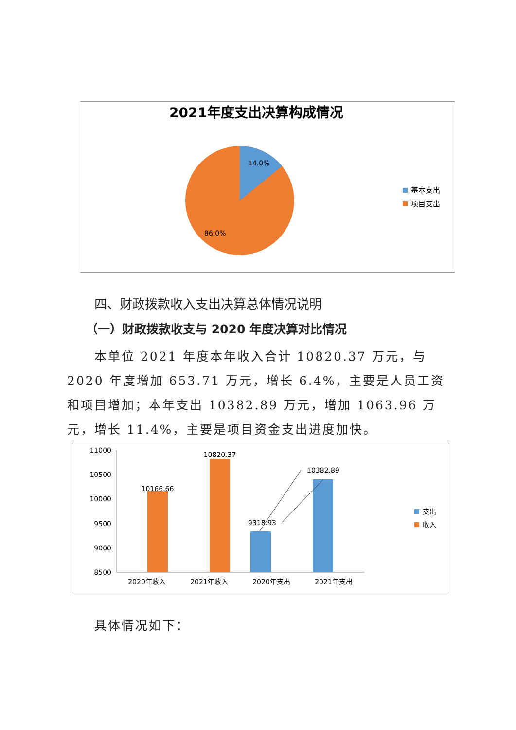2021年度支出决算构成情况
14.0%
86.0%
基本支出
项目支出
四、财政拨款收入支出决算总体情况说明
（一）财政拨款收支与 2020 年度决算对比情况
本单位 2021 年度本年收入合计 10820.37 万元，与 2020 年度增加 653.71 万元，增长 6.4%，主要是人员工资和项目增加；本年支出 10382.89 万元，增加 1063.96 万元，增长 11.4%，主要是项目资金支出进度加快。
11000
10500
10000
9500
9000
8500
10166.66
10820.37
9318.93
10382.89
2020年收入
2021年收入
2020年支出
2021年支出
支出
收入
具体情况如下：